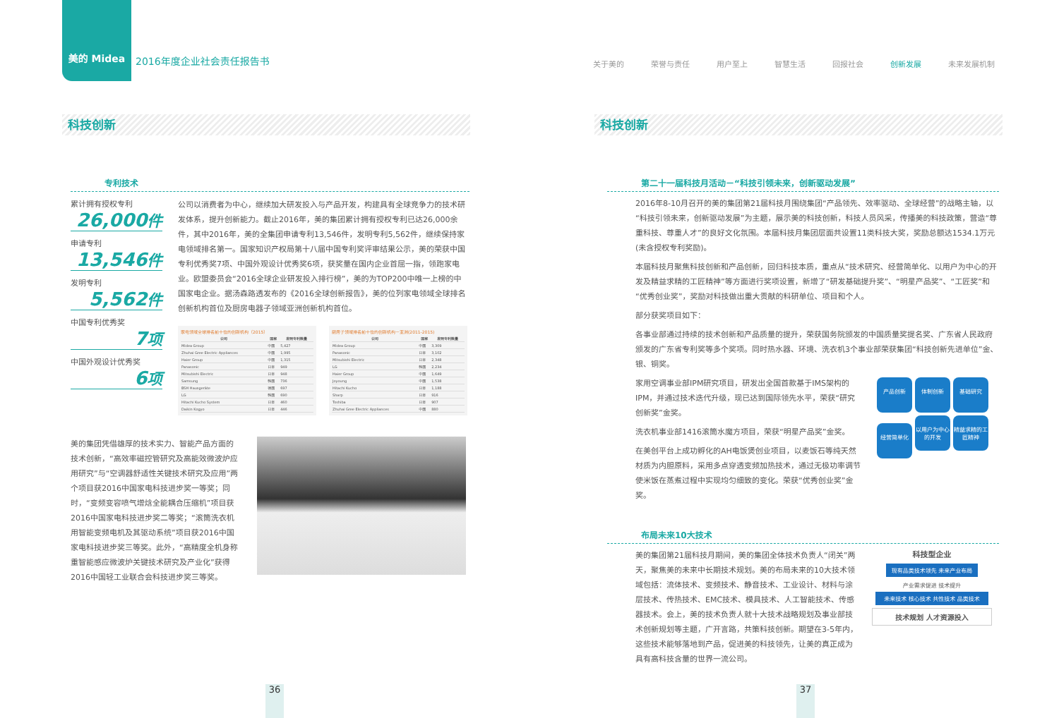美的 Midea
2016年度企业社会责任报告书
科技创新
专利技术
累计拥有授权专利
26,000件
申请专利
13,546件
发明专利
5,562件
中国专利优秀奖
7项
中国外观设计优秀奖
6项
公司以消费者为中心，继续加大研发投入与产品开发，构建具有全球竞争力的技术研发体系，提升创新能力。截止2016年，美的集团累计拥有授权专利已达26,000余件，其中2016年，美的全集团申请专利13,546件，发明专利5,562件，继续保持家电领域排名第一。国家知识产权局第十八届中国专利奖评审结果公示，美的荣获中国专利优秀奖7项、中国外观设计优秀奖6项，获奖量在国内企业首屈一指，领跑家电业。欧盟委员会“2016全球企业研发投入排行榜”，美的为TOP200中唯一上榜的中国家电企业。据汤森路透发布的《2016全球创新报告》，美的位列家电领域全球排名创新机构首位及厨房电器子领域亚洲创新机构首位。
家电领域全球排名前十位的创新机构（2015）
| 公司 | 国家 | 发明专利数量 |
| --- | --- | --- |
| Midea Group | 中国 | 5,427 |
| Zhuhai Gree Electric Appliances | 中国 | 1,995 |
| Haier Group | 中国 | 1,315 |
| Panasonic | 日本 | 949 |
| Mitsubishi Electric | 日本 | 948 |
| Samsung | 韩国 | 736 |
| BSH Hausgeräte | 德国 | 697 |
| LG | 韩国 | 690 |
| Hitachi Kucho System | 日本 | 460 |
| Daikin Kogyo | 日本 | 446 |
厨房子领域排名前十位的创新机构－亚洲(2011-2015)
| 公司 | 国家 | 发明专利数量 |
| --- | --- | --- |
| Midea Group | 中国 | 3,309 |
| Panasonic | 日本 | 3,102 |
| Mitsubishi Electric | 日本 | 2,348 |
| LG | 韩国 | 2,234 |
| Haier Group | 中国 | 1,649 |
| Joyoung | 中国 | 1,538 |
| Hitachi Kucho | 日本 | 1,188 |
| Sharp | 日本 | 916 |
| Toshiba | 日本 | 907 |
| Zhuhai Gree Electric Appliances | 中国 | 880 |
美的集团凭借雄厚的技术实力、智能产品方面的技术创新，“高效率磁控管研究及高能效微波炉应用研究”与“空调器舒适性关键技术研究及应用”两个项目获2016中国家电科技进步奖一等奖；同时，“变频变容喷气增焓全能耦合压缩机”项目获2016中国家电科技进步奖二等奖；“滚筒洗衣机用智能变频电机及其驱动系统”项目获2016中国家电科技进步奖三等奖。此外，“高精度全机身称重智能感应微波炉关键技术研究及产业化”获得2016中国轻工业联合会科技进步奖三等奖。
36
关于美的 荣誉与责任 用户至上 智慧生活 回报社会 创新发展 未来发展机制
科技创新
第二十一届科技月活动－“科技引领未来，创新驱动发展”
2016年8-10月召开的美的集团第21届科技月围绕集团“产品领先、效率驱动、全球经营”的战略主轴，以“科技引领未来，创新驱动发展”为主题，展示美的科技创新，科技人员风采，传播美的科技政策，营造“尊重科技、尊重人才”的良好文化氛围。本届科技月集团层面共设置11类科技大奖，奖励总额达1534.1万元(未含授权专利奖励)。
本届科技月聚焦科技创新和产品创新，回归科技本质，重点从“技术研究、经营简单化、以用户为中心的开发及精益求精的工匠精神”等方面进行奖项设置，新增了“研发基础提升奖”、“明星产品奖”、“工匠奖”和“优秀创业奖”，奖励对科技做出重大贡献的科研单位、项目和个人。
部分获奖项目如下：
各事业部通过持续的技术创新和产品质量的提升，荣获国务院颁发的中国质量奖提名奖、广东省人民政府颁发的广东省专利奖等多个奖项。同时热水器、环境、洗衣机3个事业部荣获集团“科技创新先进单位”金、银、铜奖。
家用空调事业部IPM研究项目，研发出全国首款基于IMS架构的IPM，并通过技术迭代升级，现已达到国际领先水平，荣获“研究创新奖”金奖。
洗衣机事业部1416滚筒水魔方项目，荣获“明星产品奖”金奖。
在美创平台上成功孵化的AH电饭煲创业项目，以麦饭石等纯天然材质为内胆原料，采用多点穿透变频加热技术，通过无极功率调节使米饭在蒸煮过程中实现均匀细致的变化。荣获“优秀创业奖”金奖。
产品创新 体制创新 基础研究 经营简单化 以用户为中心的开发 精益求精的工匠精神
布局未来10大技术
美的集团第21届科技月期间，美的集团全体技术负责人“闭关”两天，聚焦美的未来中长期技术规划。美的布局未来的10大技术领域包括：流体技术、变频技术、静音技术、工业设计、材料与涂层技术、传热技术、EMC技术、模具技术、人工智能技术、传感器技术。会上，美的技术负责人就十大技术战略规划及事业部技术创新规划等主题，广开言路，共策科技创新。期望在3-5年内，这些技术能够落地到产品，促进美的科技领先，让美的真正成为具有高科技含量的世界一流公司。
科技型企业
现有品类技术领先 未来产业布局
产业需求促进 技术提升
未来技术 核心技术 共性技术 品类技术
技术规划 人才资源投入
37